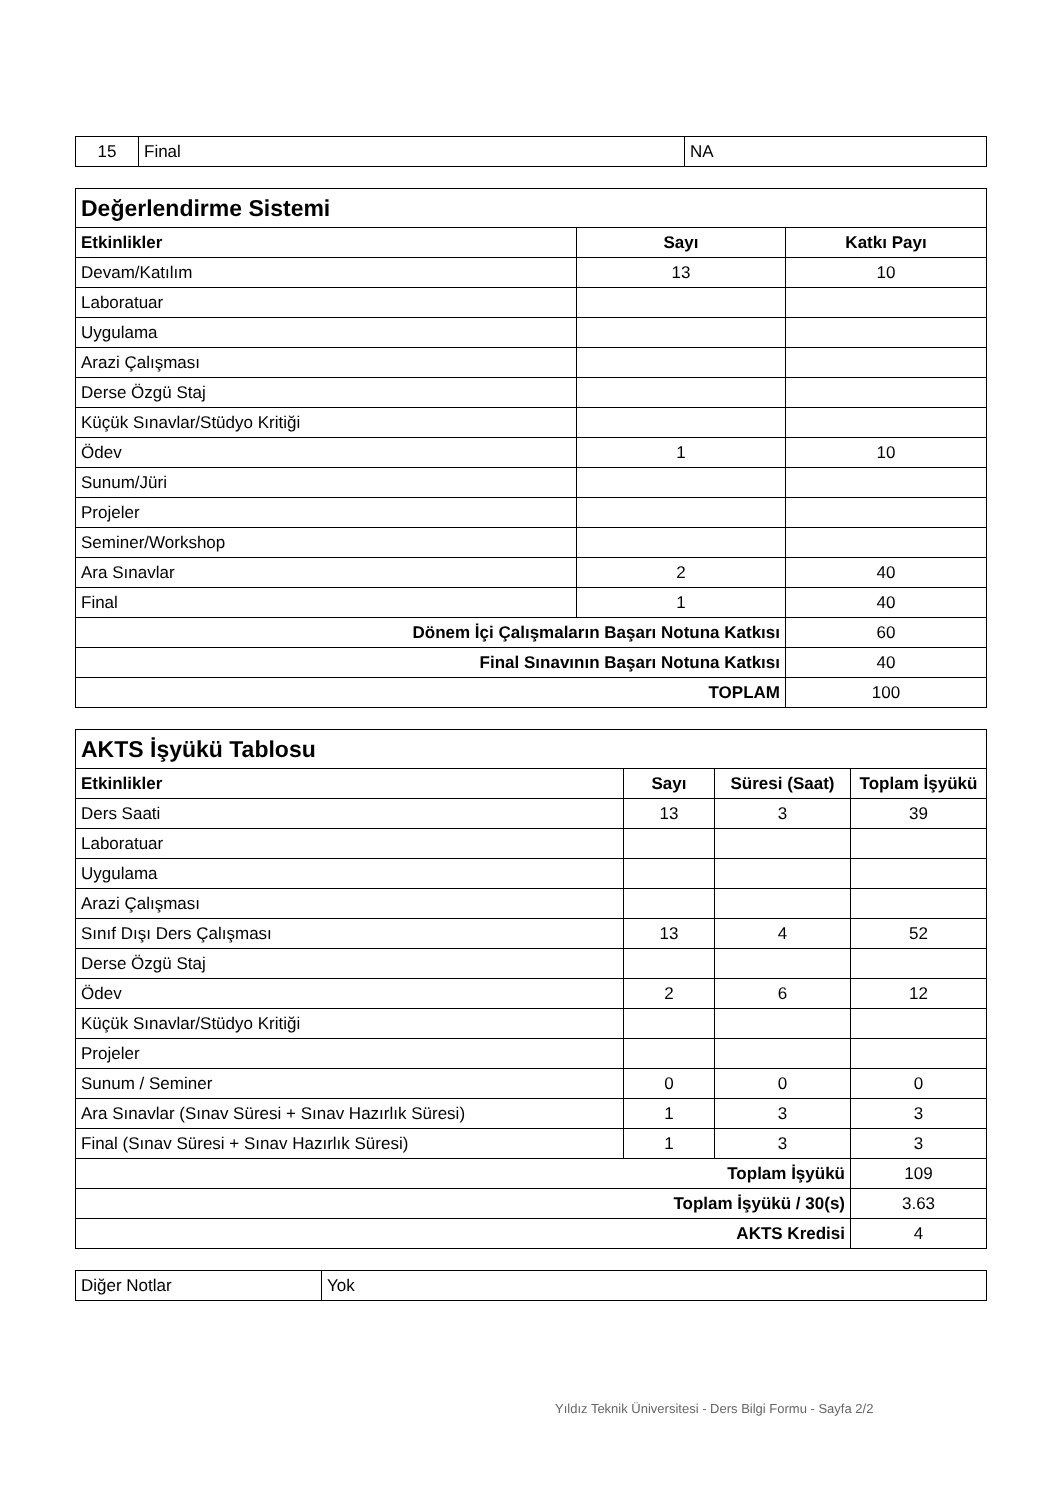| 15 | Final | NA |
| Değerlendirme Sistemi | | |
| --- | --- | --- |
| Etkinlikler | Sayı | Katkı Payı |
| Devam/Katılım | 13 | 10 |
| Laboratuar | | |
| Uygulama | | |
| Arazi Çalışması | | |
| Derse Özgü Staj | | |
| Küçük Sınavlar/Stüdyo Kritiği | | |
| Ödev | 1 | 10 |
| Sunum/Jüri | | |
| Projeler | | |
| Seminer/Workshop | | |
| Ara Sınavlar | 2 | 40 |
| Final | 1 | 40 |
| Dönem İçi Çalışmaların Başarı Notuna Katkısı | | 60 |
| Final Sınavının Başarı Notuna Katkısı | | 40 |
| TOPLAM | | 100 |
| AKTS İşyükü Tablosu | | | |
| --- | --- | --- | --- |
| Etkinlikler | Sayı | Süresi (Saat) | Toplam İşyükü |
| Ders Saati | 13 | 3 | 39 |
| Laboratuar | | | |
| Uygulama | | | |
| Arazi Çalışması | | | |
| Sınıf Dışı Ders Çalışması | 13 | 4 | 52 |
| Derse Özgü Staj | | | |
| Ödev | 2 | 6 | 12 |
| Küçük Sınavlar/Stüdyo Kritiği | | | |
| Projeler | | | |
| Sunum / Seminer | 0 | 0 | 0 |
| Ara Sınavlar (Sınav Süresi + Sınav Hazırlık Süresi) | 1 | 3 | 3 |
| Final (Sınav Süresi + Sınav Hazırlık Süresi) | 1 | 3 | 3 |
| Toplam İşyükü | | | 109 |
| Toplam İşyükü / 30(s) | | | 3.63 |
| AKTS Kredisi | | | 4 |
| Diğer Notlar | Yok |
Yıldız Teknik Üniversitesi - Ders Bilgi Formu - Sayfa 2/2